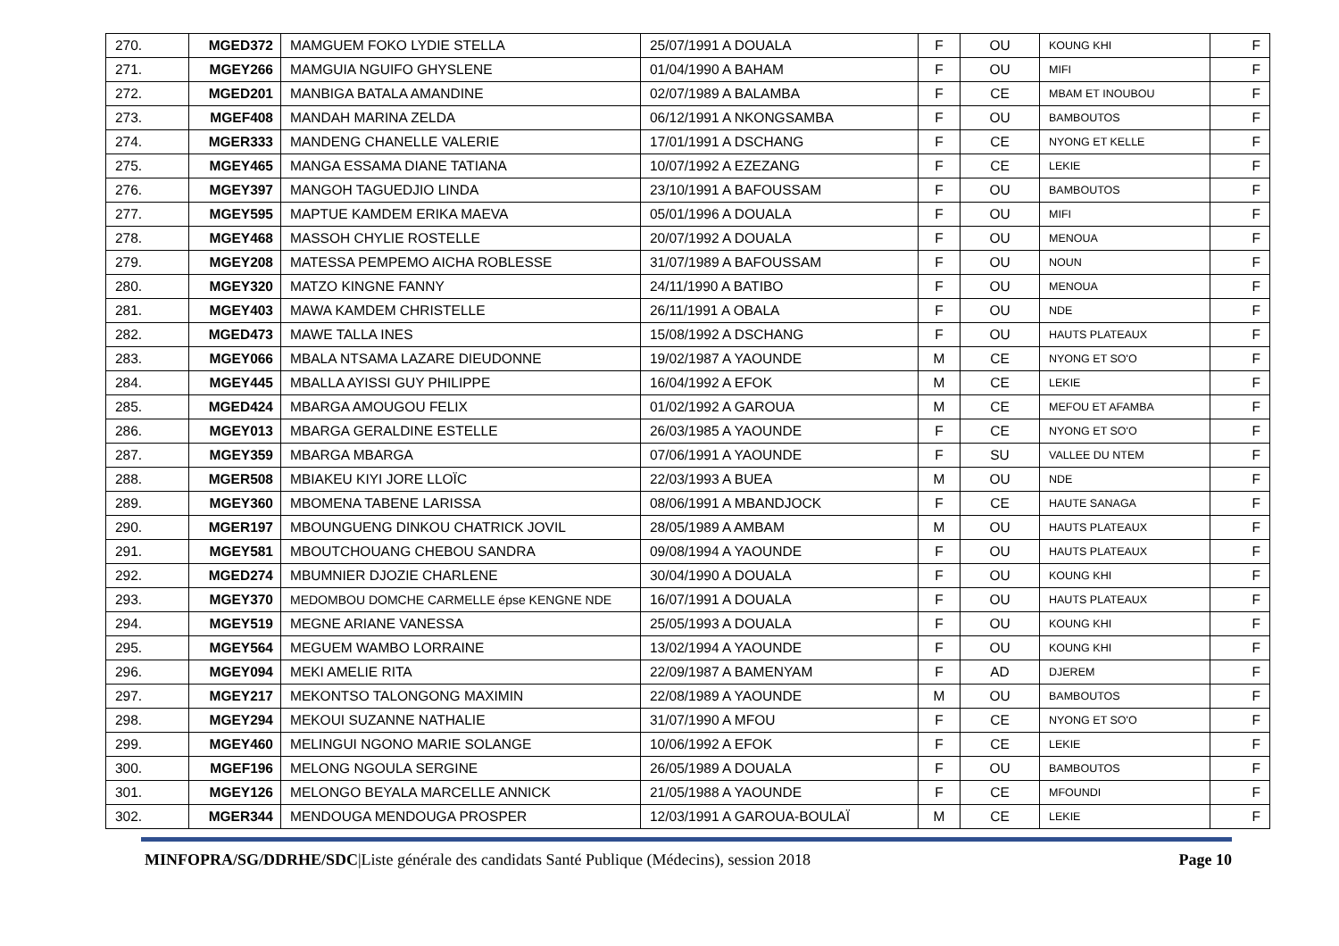| 270. | MGED372 | MAMGUEM FOKO LYDIE STELLA | 25/07/1991 A DOUALA | F | OU | KOUNG KHI | F |
| 271. | MGEY266 | MAMGUIA NGUIFO GHYSLENE | 01/04/1990 A BAHAM | F | OU | MIFI | F |
| 272. | MGED201 | MANBIGA BATALA AMANDINE | 02/07/1989 A BALAMBA | F | CE | MBAM ET INOUBOU | F |
| 273. | MGEF408 | MANDAH MARINA ZELDA | 06/12/1991 A NKONGSAMBA | F | OU | BAMBOUTOS | F |
| 274. | MGER333 | MANDENG CHANELLE VALERIE | 17/01/1991 A DSCHANG | F | CE | NYONG ET KELLE | F |
| 275. | MGEY465 | MANGA ESSAMA DIANE TATIANA | 10/07/1992 A EZEZANG | F | CE | LEKIE | F |
| 276. | MGEY397 | MANGOH TAGUEDJIO LINDA | 23/10/1991 A BAFOUSSAM | F | OU | BAMBOUTOS | F |
| 277. | MGEY595 | MAPTUE KAMDEM ERIKA MAEVA | 05/01/1996 A DOUALA | F | OU | MIFI | F |
| 278. | MGEY468 | MASSOH CHYLIE ROSTELLE | 20/07/1992 A DOUALA | F | OU | MENOUA | F |
| 279. | MGEY208 | MATESSA PEMPEMO AICHA ROBLESSE | 31/07/1989 A BAFOUSSAM | F | OU | NOUN | F |
| 280. | MGEY320 | MATZO KINGNE FANNY | 24/11/1990 A BATIBO | F | OU | MENOUA | F |
| 281. | MGEY403 | MAWA KAMDEM CHRISTELLE | 26/11/1991 A OBALA | F | OU | NDE | F |
| 282. | MGED473 | MAWE TALLA INES | 15/08/1992 A DSCHANG | F | OU | HAUTS PLATEAUX | F |
| 283. | MGEY066 | MBALA NTSAMA LAZARE DIEUDONNE | 19/02/1987 A YAOUNDE | M | CE | NYONG ET SO'O | F |
| 284. | MGEY445 | MBALLA AYISSI GUY PHILIPPE | 16/04/1992 A EFOK | M | CE | LEKIE | F |
| 285. | MGED424 | MBARGA AMOUGOU FELIX | 01/02/1992 A GAROUA | M | CE | MEFOU ET AFAMBA | F |
| 286. | MGEY013 | MBARGA GERALDINE ESTELLE | 26/03/1985 A YAOUNDE | F | CE | NYONG ET SO'O | F |
| 287. | MGEY359 | MBARGA MBARGA | 07/06/1991 A YAOUNDE | F | SU | VALLEE DU NTEM | F |
| 288. | MGER508 | MBIAKEU KIYI JORE LLOÏC | 22/03/1993 A BUEA | M | OU | NDE | F |
| 289. | MGEY360 | MBOMENA TABENE LARISSA | 08/06/1991 A MBANDJOCK | F | CE | HAUTE SANAGA | F |
| 290. | MGER197 | MBOUNGUENG DINKOU CHATRICK JOVIL | 28/05/1989 A AMBAM | M | OU | HAUTS PLATEAUX | F |
| 291. | MGEY581 | MBOUTCHOUANG CHEBOU SANDRA | 09/08/1994 A YAOUNDE | F | OU | HAUTS PLATEAUX | F |
| 292. | MGED274 | MBUMNIER DJOZIE CHARLENE | 30/04/1990 A DOUALA | F | OU | KOUNG KHI | F |
| 293. | MGEY370 | MEDOMBOU DOMCHE CARMELLE épse KENGNE NDE | 16/07/1991 A DOUALA | F | OU | HAUTS PLATEAUX | F |
| 294. | MGEY519 | MEGNE ARIANE VANESSA | 25/05/1993 A DOUALA | F | OU | KOUNG KHI | F |
| 295. | MGEY564 | MEGUEM WAMBO LORRAINE | 13/02/1994 A YAOUNDE | F | OU | KOUNG KHI | F |
| 296. | MGEY094 | MEKI AMELIE RITA | 22/09/1987 A BAMENYAM | F | AD | DJEREM | F |
| 297. | MGEY217 | MEKONTSO TALONGONG MAXIMIN | 22/08/1989 A YAOUNDE | M | OU | BAMBOUTOS | F |
| 298. | MGEY294 | MEKOUI SUZANNE NATHALIE | 31/07/1990 A MFOU | F | CE | NYONG ET SO'O | F |
| 299. | MGEY460 | MELINGUI NGONO MARIE SOLANGE | 10/06/1992 A EFOK | F | CE | LEKIE | F |
| 300. | MGEF196 | MELONG NGOULA SERGINE | 26/05/1989 A DOUALA | F | OU | BAMBOUTOS | F |
| 301. | MGEY126 | MELONGO BEYALA MARCELLE ANNICK | 21/05/1988 A YAOUNDE | F | CE | MFOUNDI | F |
| 302. | MGER344 | MENDOUGA MENDOUGA PROSPER | 12/03/1991 A GAROUA-BOULAÏ | M | CE | LEKIE | F |
MINFOPRA/SG/DDRHE/SDC|Liste générale des candidats Santé Publique (Médecins), session 2018 Page 10